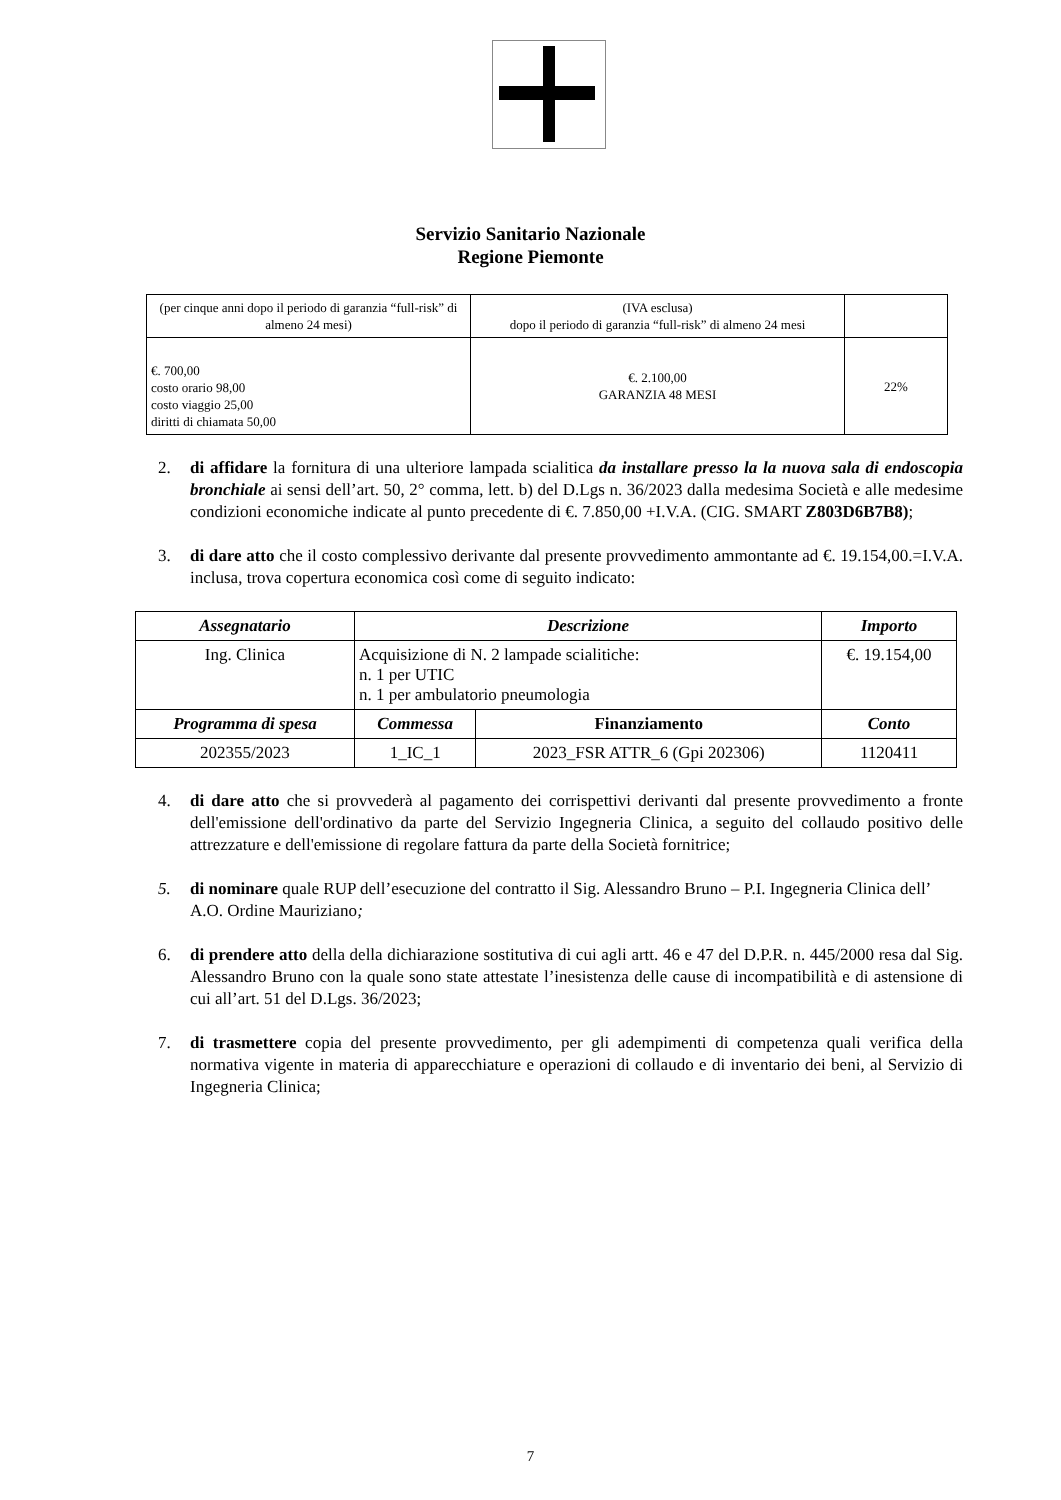Servizio Sanitario Nazionale
Regione Piemonte
| (per cinque anni dopo il periodo di garanzia “full-risk” di almeno 24 mesi) | (IVA esclusa) dopo il periodo di garanzia “full-risk” di almeno 24 mesi | |
| €. 700,00 costo orario 98,00 costo viaggio 25,00 diritti di chiamata 50,00 | €. 2.100,00 GARANZIA 48 MESI | 22% |
2. di affidare la fornitura di una ulteriore lampada scialitica da installare presso la la nuova sala di endoscopia bronchiale ai sensi dell’art. 50, 2° comma, lett. b) del D.Lgs n. 36/2023 dalla medesima Società e alle medesime condizioni economiche indicate al punto precedente di €. 7.850,00 +I.V.A. (CIG. SMART Z803D6B7B8);
3. di dare atto che il costo complessivo derivante dal presente provvedimento ammontante ad €. 19.154,00.=I.V.A. inclusa, trova copertura economica così come di seguito indicato:
| Assegnatario | Descrizione | | Importo |
| --- | --- | --- | --- |
| Ing. Clinica | Acquisizione di N. 2 lampade scialitiche: n. 1 per UTIC n. 1 per ambulatorio pneumologia | | €. 19.154,00 |
| Programma di spesa | Commessa | Finanziamento | Conto |
| 202355/2023 | 1_IC_1 | 2023_FSR ATTR_6 (Gpi 202306) | 1120411 |
4. di dare atto che si provvederà al pagamento dei corrispettivi derivanti dal presente provvedimento a fronte dell'emissione dell'ordinativo da parte del Servizio Ingegneria Clinica, a seguito del collaudo positivo delle attrezzature e dell'emissione di regolare fattura da parte della Società fornitrice;
5. di nominare quale RUP dell’esecuzione del contratto il Sig. Alessandro Bruno – P.I. Ingegneria Clinica dell’ A.O. Ordine Mauriziano;
6. di prendere atto della della dichiarazione sostitutiva di cui agli artt. 46 e 47 del D.P.R. n. 445/2000 resa dal Sig. Alessandro Bruno con la quale sono state attestate l’inesistenza delle cause di incompatibilità e di astensione di cui all’art. 51 del D.Lgs. 36/2023;
7. di trasmettere copia del presente provvedimento, per gli adempimenti di competenza quali verifica della normativa vigente in materia di apparecchiature e operazioni di collaudo e di inventario dei beni, al Servizio di Ingegneria Clinica;
7